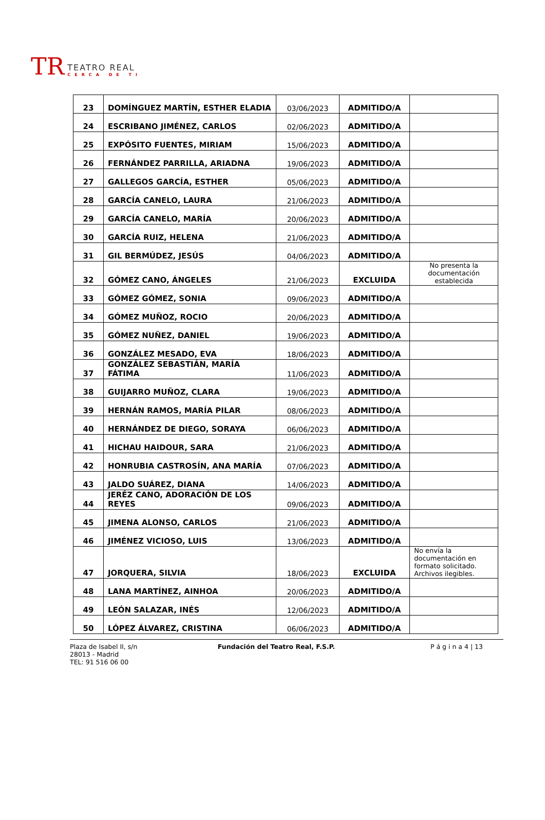TR
TEATRO REAL
CERCA DE TI
| 23 | DOMÍNGUEZ MARTÍN, ESTHER ELADIA | 03/06/2023 | ADMITIDO/A | |
| 24 | ESCRIBANO JIMÉNEZ, CARLOS | 02/06/2023 | ADMITIDO/A | |
| 25 | EXPÓSITO FUENTES, MIRIAM | 15/06/2023 | ADMITIDO/A | |
| 26 | FERNÁNDEZ PARRILLA, ARIADNA | 19/06/2023 | ADMITIDO/A | |
| 27 | GALLEGOS GARCÍA, ESTHER | 05/06/2023 | ADMITIDO/A | |
| 28 | GARCÍA CANELO, LAURA | 21/06/2023 | ADMITIDO/A | |
| 29 | GARCÍA CANELO, MARÍA | 20/06/2023 | ADMITIDO/A | |
| 30 | GARCÍA RUIZ, HELENA | 21/06/2023 | ADMITIDO/A | |
| 31 | GIL BERMÚDEZ, JESÚS | 04/06/2023 | ADMITIDO/A | |
| 32 | GÓMEZ CANO, ÁNGELES | 21/06/2023 | EXCLUIDA | No presenta la documentación establecida |
| 33 | GÓMEZ GÓMEZ, SONIA | 09/06/2023 | ADMITIDO/A | |
| 34 | GÓMEZ MUÑOZ, ROCIO | 20/06/2023 | ADMITIDO/A | |
| 35 | GÓMEZ NUÑEZ, DANIEL | 19/06/2023 | ADMITIDO/A | |
| 36 | GONZÁLEZ MESADO, EVA | 18/06/2023 | ADMITIDO/A | |
| 37 | GONZÁLEZ SEBASTIÁN, MARÍA FÁTIMA | 11/06/2023 | ADMITIDO/A | |
| 38 | GUIJARRO MUÑOZ, CLARA | 19/06/2023 | ADMITIDO/A | |
| 39 | HERNÁN RAMOS, MARÍA PILAR | 08/06/2023 | ADMITIDO/A | |
| 40 | HERNÁNDEZ DE DIEGO, SORAYA | 06/06/2023 | ADMITIDO/A | |
| 41 | HICHAU HAIDOUR, SARA | 21/06/2023 | ADMITIDO/A | |
| 42 | HONRUBIA CASTROSÍN, ANA MARÍA | 07/06/2023 | ADMITIDO/A | |
| 43 | JALDO SUÁREZ, DIANA | 14/06/2023 | ADMITIDO/A | |
| 44 | JERÉZ CANO, ADORACIÓN DE LOS REYES | 09/06/2023 | ADMITIDO/A | |
| 45 | JIMENA ALONSO, CARLOS | 21/06/2023 | ADMITIDO/A | |
| 46 | JIMÉNEZ VICIOSO, LUIS | 13/06/2023 | ADMITIDO/A | |
| 47 | JORQUERA, SILVIA | 18/06/2023 | EXCLUIDA | No envía la documentación en formato solicitado. Archivos ilegibles. |
| 48 | LANA MARTÍNEZ, AINHOA | 20/06/2023 | ADMITIDO/A | |
| 49 | LEÓN SALAZAR, INÉS | 12/06/2023 | ADMITIDO/A | |
| 50 | LÓPEZ ÁLVAREZ, CRISTINA | 06/06/2023 | ADMITIDO/A | |
Plaza de Isabel II, s/n
28013 - Madrid
TEL: 91 516 06 00
Fundación del Teatro Real, F.S.P.
P á g i n a 4 | 13